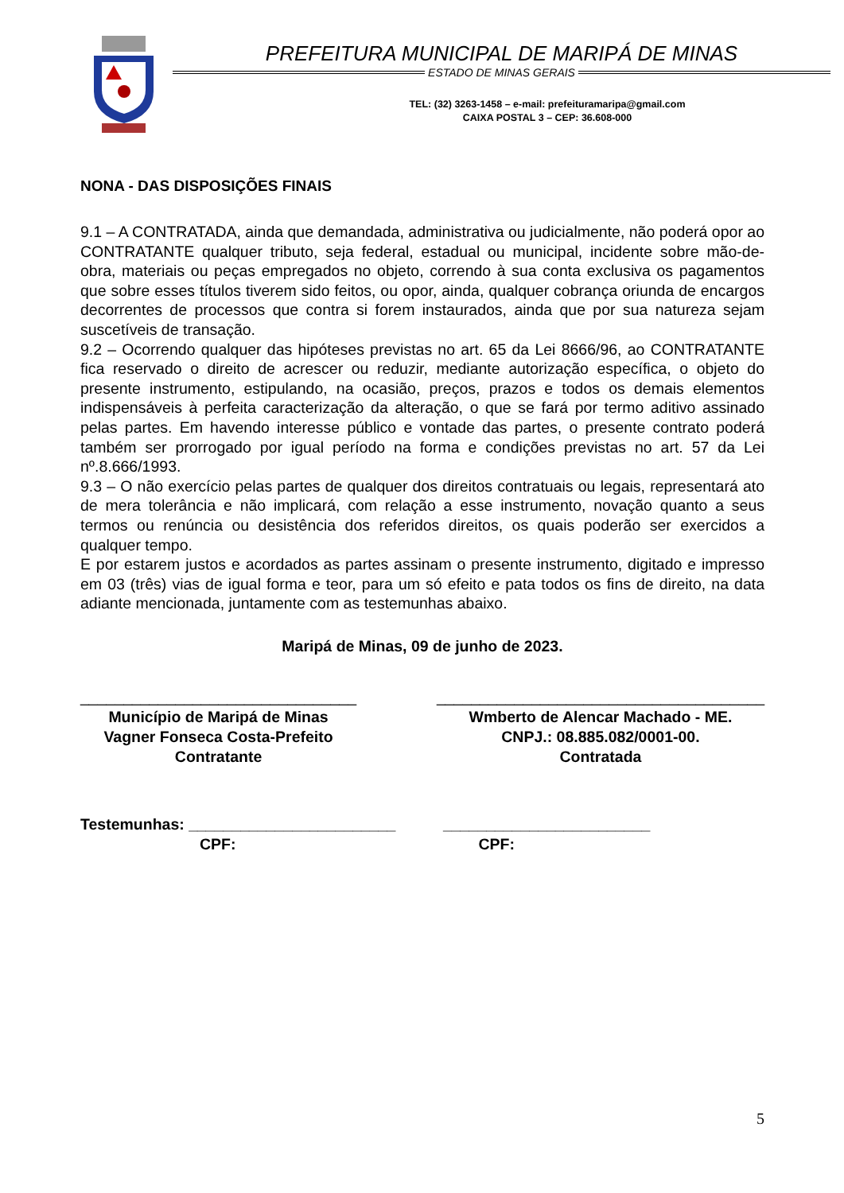PREFEITURA MUNICIPAL DE MARIPÁ DE MINAS
ESTADO DE MINAS GERAIS
TEL: (32) 3263-1458 – e-mail: prefeituramaripa@gmail.com
CAIXA POSTAL 3 – CEP: 36.608-000
NONA - DAS DISPOSIÇÕES FINAIS
9.1 – A CONTRATADA, ainda que demandada, administrativa ou judicialmente, não poderá opor ao CONTRATANTE qualquer tributo, seja federal, estadual ou municipal, incidente sobre mão-de-obra, materiais ou peças empregados no objeto, correndo à sua conta exclusiva os pagamentos que sobre esses títulos tiverem sido feitos, ou opor, ainda, qualquer cobrança oriunda de encargos decorrentes de processos que contra si forem instaurados, ainda que por sua natureza sejam suscetíveis de transação.
9.2 – Ocorrendo qualquer das hipóteses previstas no art. 65 da Lei 8666/96, ao CONTRATANTE fica reservado o direito de acrescer ou reduzir, mediante autorização específica, o objeto do presente instrumento, estipulando, na ocasião, preços, prazos e todos os demais elementos indispensáveis à perfeita caracterização da alteração, o que se fará por termo aditivo assinado pelas partes. Em havendo interesse público e vontade das partes, o presente contrato poderá também ser prorrogado por igual período na forma e condições previstas no art. 57 da Lei nº.8.666/1993.
9.3 – O não exercício pelas partes de qualquer dos direitos contratuais ou legais, representará ato de mera tolerância e não implicará, com relação a esse instrumento, novação quanto a seus termos ou renúncia ou desistência dos referidos direitos, os quais poderão ser exercidos a qualquer tempo.
E por estarem justos e acordados as partes assinam o presente instrumento, digitado e impresso em 03 (três) vias de igual forma e teor, para um só efeito e pata todos os fins de direito, na data adiante mencionada, juntamente com as testemunhas abaixo.
Maripá de Minas, 09 de junho de 2023.
________________________________
Município de Maripá de Minas
Vagner Fonseca Costa-Prefeito
Contratante
______________________________________
Wmberto de Alencar Machado - ME.
CNPJ.: 08.885.082/0001-00.
Contratada
Testemunhas: ________________________ ________________________
CPF: CPF:
5